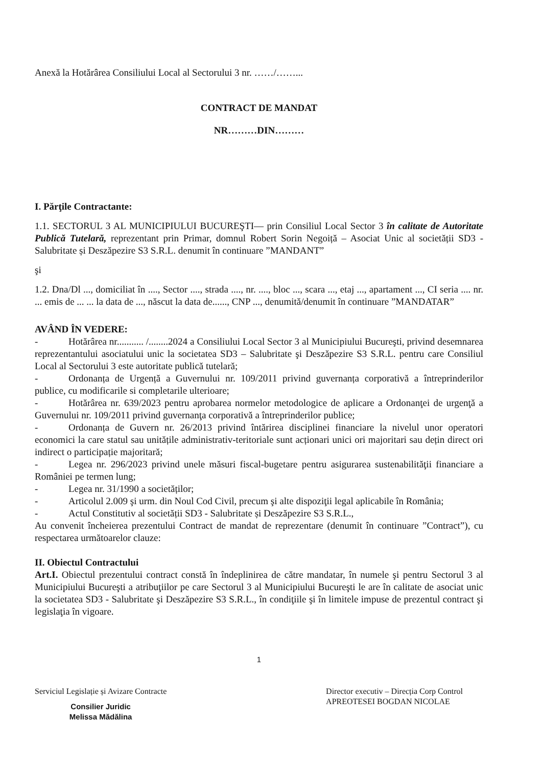Anexă la Hotărârea Consiliului Local al Sectorului 3 nr. ……/……...
CONTRACT DE MANDAT
NR………DIN………
I. Părţile Contractante:
1.1. SECTORUL 3 AL MUNICIPIULUI BUCUREŞTI— prin Consiliul Local Sector 3 în calitate de Autoritate Publică Tutelară, reprezentant prin Primar, domnul Robert Sorin Negoiță – Asociat Unic al societății SD3 - Salubritate și Deszăpezire S3 S.R.L. denumit în continuare ”MANDANT”
şi
1.2. Dna/Dl ..., domiciliat în ...., Sector ...., strada ...., nr. ...., bloc ..., scara ..., etaj ..., apartament ..., CI seria .... nr. ... emis de ... ... la data de ..., născut la data de......, CNP ..., denumită/denumit în continuare ”MANDATAR”
AVÂND ÎN VEDERE:
- Hotărârea nr........... /........2024 a Consiliului Local Sector 3 al Municipiului Bucureşti, privind desemnarea reprezentantului asociatului unic la societatea SD3 – Salubritate şi Deszăpezire S3 S.R.L. pentru care Consiliul Local al Sectorului 3 este autoritate publică tutelară;
- Ordonanța de Urgență a Guvernului nr. 109/2011 privind guvernanța corporativă a întreprinderilor publice, cu modificarile si completarile ulterioare;
- Hotărârea nr. 639/2023 pentru aprobarea normelor metodologice de aplicare a Ordonanţei de urgenţă a Guvernului nr. 109/2011 privind guvernanţa corporativă a întreprinderilor publice;
- Ordonanța de Guvern nr. 26/2013 privind întărirea disciplinei financiare la nivelul unor operatori economici la care statul sau unitățile administrativ-teritoriale sunt acționari unici ori majoritari sau dețin direct ori indirect o participație majoritară;
- Legea nr. 296/2023 privind unele măsuri fiscal-bugetare pentru asigurarea sustenabilităţii financiare a României pe termen lung;
- Legea nr. 31/1990 a societăților;
- Articolul 2.009 şi urm. din Noul Cod Civil, precum şi alte dispoziţii legal aplicabile în România;
- Actul Constitutiv al societății SD3 - Salubritate și Deszăpezire S3 S.R.L.,
Au convenit încheierea prezentului Contract de mandat de reprezentare (denumit în continuare ”Contract”), cu respectarea următoarelor clauze:
II. Obiectul Contractului
Art.I. Obiectul prezentului contract constă în îndeplinirea de către mandatar, în numele şi pentru Sectorul 3 al Municipiului Bucureşti a atribuţiilor pe care Sectorul 3 al Municipiului Bucureşti le are în calitate de asociat unic la societatea SD3 - Salubritate şi Deszăpezire S3 S.R.L., în condiţiile şi în limitele impuse de prezentul contract şi legislaţia în vigoare.
1
Serviciul Legislație și Avizare Contracte
Consilier Juridic
Melissa Mădălina
Director executiv – Direcția Corp Control
APREOTESEI BOGDAN NICOLAE